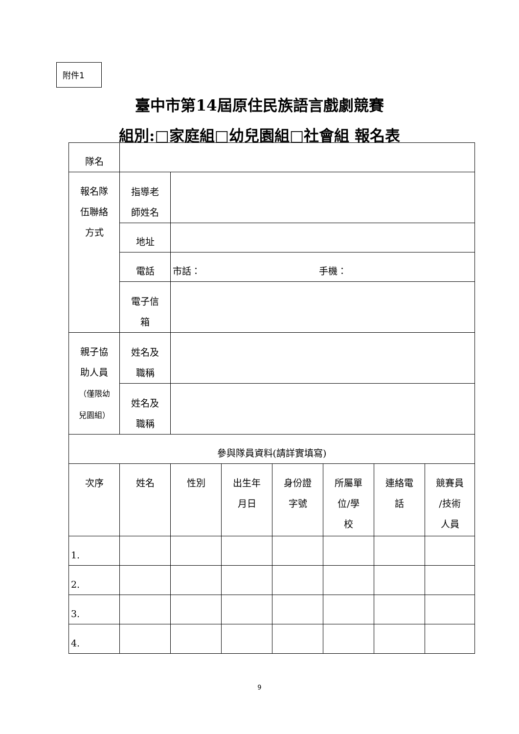附件1
臺中市第14屆原住民族語言戲劇競賽
組別:□家庭組□幼兒園組□社會組 報名表
| 隊名 | | | | | | | |
| 報名隊 伍聯絡 方式 | 指導老 師姓名 | | | | | | |
| | 地址 | | | | | | |
| | 電話 | 市話： 手機： | | | | | |
| | 電子信 箱 | | | | | | |
| 親子協 助人員 （僅限幼 兒園組） | 姓名及 職稱 | | | | | | |
| | 姓名及 職稱 | | | | | | |
| 參與隊員資料(請詳實填寫) | | | | | | | |
| 次序 | 姓名 | 性別 | 出生年 月日 | 身份證 字號 | 所屬單 位/學 校 | 連絡電 話 | 競賽員 /技術 人員 |
| 1. | | | | | | | |
| 2. | | | | | | | |
| 3. | | | | | | | |
| 4. | | | | | | | |
9